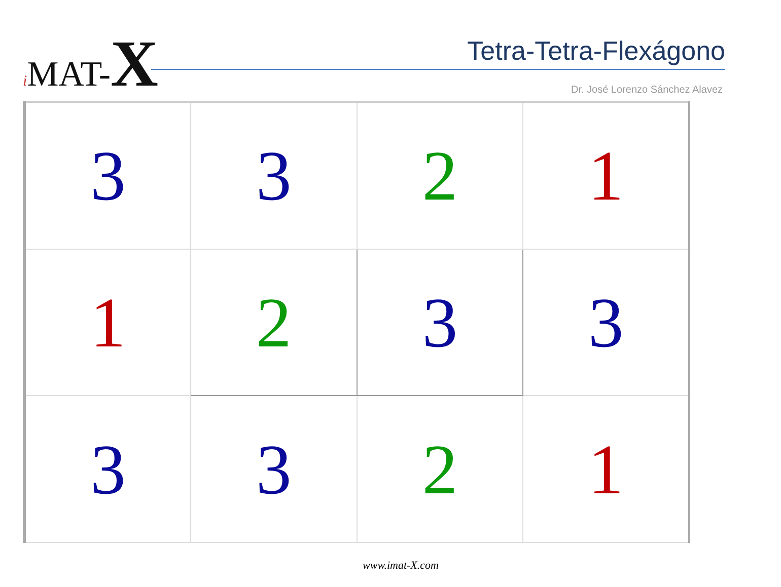i MAT-X Tetra-Tetra-Flexágono
Dr. José Lorenzo Sánchez Alavez
| 3 | 3 | 2 | 1 |
| 1 | 2 | 3 | 3 |
| 3 | 3 | 2 | 1 |
www.imat-X.com